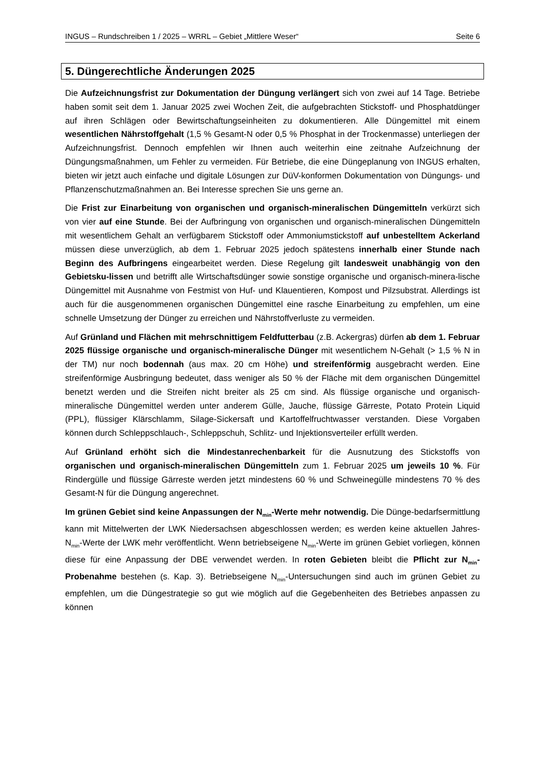INGUS – Rundschreiben 1 / 2025 – WRRL – Gebiet „Mittlere Weser“Seite 6
5. Düngerechtliche Änderungen 2025
Die Aufzeichnungsfrist zur Dokumentation der Düngung verlängert sich von zwei auf 14 Tage. Betriebe haben somit seit dem 1. Januar 2025 zwei Wochen Zeit, die aufgebrachten Stickstoff- und Phosphatdünger auf ihren Schlägen oder Bewirtschaftungseinheiten zu dokumentieren. Alle Düngemittel mit einem wesentlichen Nährstoffgehalt (1,5 % Gesamt-N oder 0,5 % Phosphat in der Trockenmasse) unterliegen der Aufzeichnungsfrist. Dennoch empfehlen wir Ihnen auch weiterhin eine zeitnahe Aufzeichnung der Düngungsmaßnahmen, um Fehler zu vermeiden. Für Betriebe, die eine Düngeplanung von INGUS erhalten, bieten wir jetzt auch einfache und digitale Lösungen zur DüV-konformen Dokumentation von Düngungs- und Pflanzenschutzmaßnahmen an. Bei Interesse sprechen Sie uns gerne an.
Die Frist zur Einarbeitung von organischen und organisch-mineralischen Düngemitteln verkürzt sich von vier auf eine Stunde. Bei der Aufbringung von organischen und organisch-mineralischen Düngemitteln mit wesentlichem Gehalt an verfügbarem Stickstoff oder Ammoniumstickstoff auf unbestelltem Ackerland müssen diese unverzüglich, ab dem 1. Februar 2025 jedoch spätestens innerhalb einer Stunde nach Beginn des Aufbringens eingearbeitet werden. Diese Regelung gilt landesweit unabhängig von den Gebietsku-lissen und betrifft alle Wirtschaftsdünger sowie sonstige organische und organisch-minera-lische Düngemittel mit Ausnahme von Festmist von Huf- und Klauentieren, Kompost und Pilzsubstrat. Allerdings ist auch für die ausgenommenen organischen Düngemittel eine rasche Einarbeitung zu empfehlen, um eine schnelle Umsetzung der Dünger zu erreichen und Nährstoffverluste zu vermeiden.
Auf Grünland und Flächen mit mehrschnittigem Feldfutterbau (z.B. Ackergras) dürfen ab dem 1. Februar 2025 flüssige organische und organisch-mineralische Dünger mit wesentlichem N-Gehalt (> 1,5 % N in der TM) nur noch bodennah (aus max. 20 cm Höhe) und streifenförmig ausgebracht werden. Eine streifenförmige Ausbringung bedeutet, dass weniger als 50 % der Fläche mit dem organischen Düngemittel benetzt werden und die Streifen nicht breiter als 25 cm sind. Als flüssige organische und organisch-mineralische Düngemittel werden unter anderem Gülle, Jauche, flüssige Gärreste, Potato Protein Liquid (PPL), flüssiger Klärschlamm, Silage-Sickersaft und Kartoffelfruchtwasser verstanden. Diese Vorgaben können durch Schleppschlauch-, Schleppschuh, Schlitz- und Injektionsverteiler erfüllt werden.
Auf Grünland erhöht sich die Mindestanrechenbarkeit für die Ausnutzung des Stickstoffs von organischen und organisch-mineralischen Düngemitteln zum 1. Februar 2025 um jeweils 10 %. Für Rindergülle und flüssige Gärreste werden jetzt mindestens 60 % und Schweinegülle mindestens 70 % des Gesamt-N für die Düngung angerechnet.
Im grünen Gebiet sind keine Anpassungen der N<sub>min</sub>-Werte mehr notwendig. Die Dünge-bedarfsermittlung kann mit Mittelwerten der LWK Niedersachsen abgeschlossen werden; es werden keine aktuellen Jahres-N<sub>min</sub>-Werte der LWK mehr veröffentlicht. Wenn betriebseigene N<sub>min</sub>-Werte im grünen Gebiet vorliegen, können diese für eine Anpassung der DBE verwendet werden. In roten Gebieten bleibt die Pflicht zur N<sub>min</sub>-Probenahme bestehen (s. Kap. 3). Betriebseigene N<sub>min</sub>-Untersuchungen sind auch im grünen Gebiet zu empfehlen, um die Düngestrategie so gut wie möglich auf die Gegebenheiten des Betriebes anpassen zu können